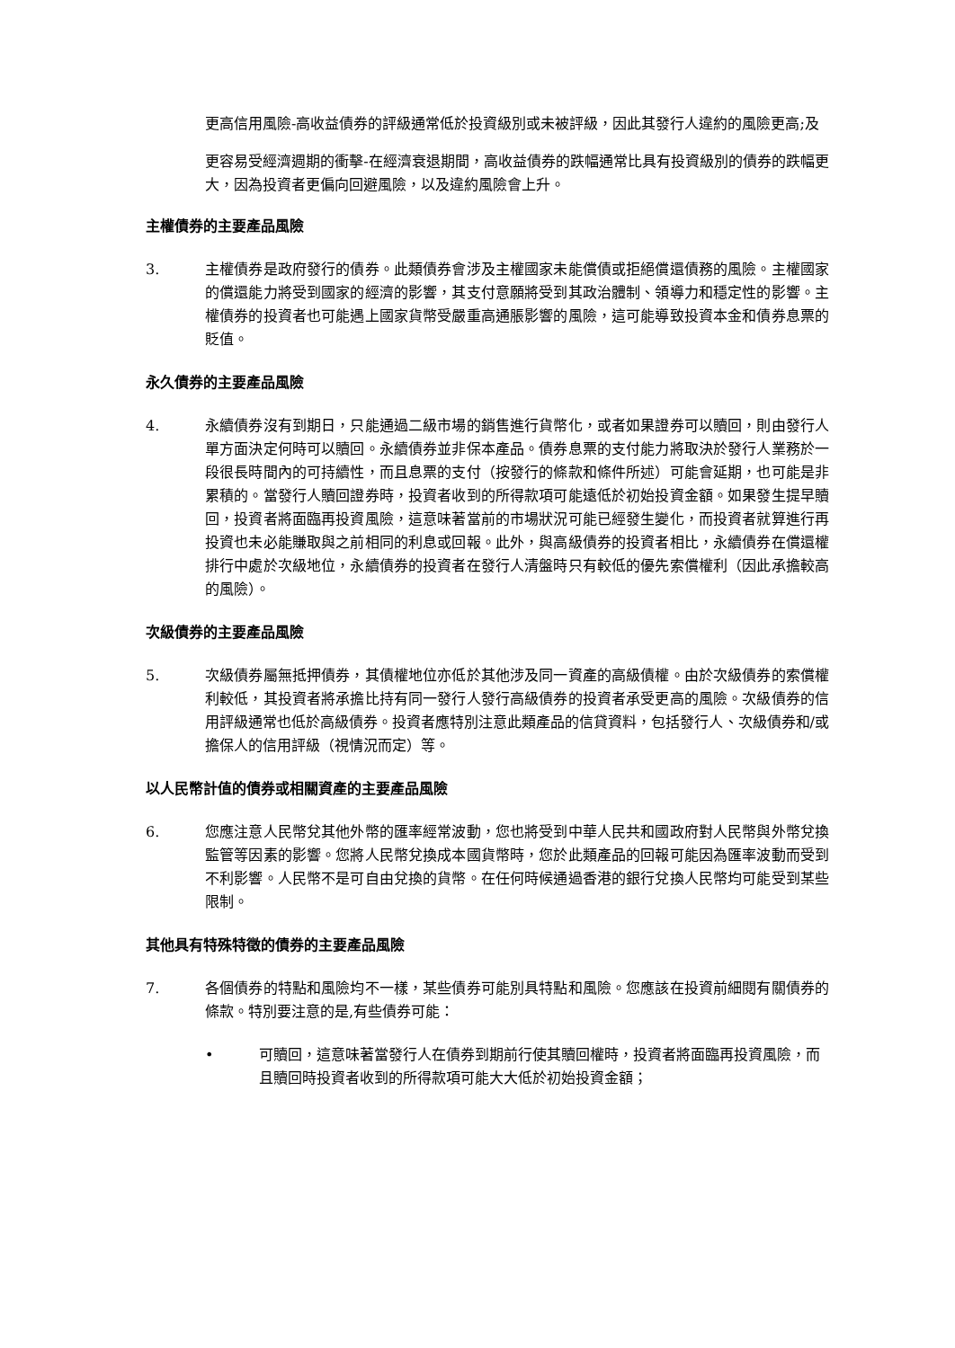更高信用風險-高收益債券的評級通常低於投資級別或未被評級，因此其發行人違約的風險更高;及
更容易受經濟週期的衝擊-在經濟衰退期間，高收益債券的跌幅通常比具有投資級別的債券的跌幅更大，因為投資者更偏向回避風險，以及違約風險會上升。
主權債券的主要產品風險
3. 主權債券是政府發行的債券。此類債券會涉及主權國家未能償債或拒絕償還債務的風險。主權國家的償還能力將受到國家的經濟的影響，其支付意願將受到其政治體制、領導力和穩定性的影響。主權債券的投資者也可能遇上國家貨幣受嚴重高通脹影響的風險，這可能導致投資本金和債券息票的貶值。
永久債券的主要產品風險
4. 永續債券沒有到期日，只能通過二級市場的銷售進行貨幣化，或者如果證券可以贖回，則由發行人單方面決定何時可以贖回。永續債券並非保本產品。債券息票的支付能力將取決於發行人業務於一段很長時間內的可持續性，而且息票的支付（按發行的條款和條件所述）可能會延期，也可能是非累積的。當發行人贖回證券時，投資者收到的所得款項可能遠低於初始投資金額。如果發生提早贖回，投資者將面臨再投資風險，這意味著當前的市場狀況可能已經發生變化，而投資者就算進行再投資也未必能賺取與之前相同的利息或回報。此外，與高級債券的投資者相比，永續債券在償還權排行中處於次級地位，永續債券的投資者在發行人清盤時只有較低的優先索償權利（因此承擔較高的風險）。
次級債券的主要產品風險
5. 次級債券屬無抵押債券，其債權地位亦低於其他涉及同一資產的高級債權。由於次級債券的索償權利較低，其投資者將承擔比持有同一發行人發行高級債券的投資者承受更高的風險。次級債券的信用評級通常也低於高級債券。投資者應特別注意此類產品的信貸資料，包括發行人、次級債券和/或擔保人的信用評級（視情況而定）等。
以人民幣計值的債券或相關資產的主要產品風險
6. 您應注意人民幣兌其他外幣的匯率經常波動，您也將受到中華人民共和國政府對人民幣與外幣兌換監管等因素的影響。您將人民幣兌換成本國貨幣時，您於此類產品的回報可能因為匯率波動而受到不利影響。人民幣不是可自由兌換的貨幣。在任何時候通過香港的銀行兌換人民幣均可能受到某些限制。
其他具有特殊特徵的債券的主要產品風險
7. 各個債券的特點和風險均不一樣，某些債券可能別具特點和風險。您應該在投資前細閱有關債券的條款。特別要注意的是,有些債券可能：
• 可贖回，這意味著當發行人在債券到期前行使其贖回權時，投資者將面臨再投資風險，而且贖回時投資者收到的所得款項可能大大低於初始投資金額；